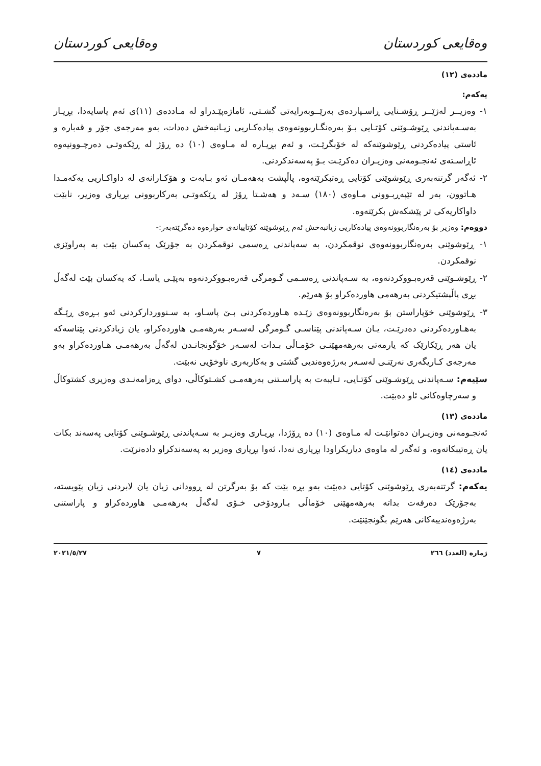وەقایعی کوردستان وەقایعی کوردستان
ماددەی (١٢)
یەکەم:
١- وەزیــر لەژێــر ڕۆشـنایی ڕاسـپاردەی بەرێــوبەرایەتی گشـتی، ئاماژەپێـدراو لە مـاددەی (١١)ی ئەم یاسایەدا، بڕیـار بەسـەپاندنی ڕێوشـوێنی کۆتـایی بـۆ بەرەنگـاربوونەوەی پیادەکـاریی زیـانبەخش دەدات، بەو مەرجەی جۆر و قەبارە و ئاستی پیادەکردنی ڕێوشوێنەکە لە خۆبگرێـت، و ئەم بڕیـارە لە مـاوەی (١٠) دە ڕۆژ لە ڕێکەوتـی دەرچـوونیەوە ئاڕاسـتەی ئەنجـومەنی وەزیـران دەکرێـت بـۆ پەسەندکردنی.
٢- ئەگەر گرتنەبەری ڕێوشوێنی کۆتایی ڕەتبکرێتەوە، پاڵپشت بەهەمـان ئەو بـابەت و هۆکـارانەی لە داواکـاریی یەکەمـدا هـاتوون، بەر لە تێپەڕبـوونی مـاوەی (١٨٠) سـەد و هەشـتا ڕۆژ لە ڕێکەوتـی بەرکاربوونی بڕیاری وەزیر، نابێت داواکاریەکی تر پێشکەش بکرێتەوە.
دووەم: وەزیر بۆ بەرەنگاربوونەوەی پیادەکاریی زیانبەخش ئەم ڕێوشوێنە کۆتاییانەی خوارەوە دەگرێتەبەر:-
١- ڕێوشوێنی بەرەنگاربوونەوەی نوقمکردن، بە سەپاندنی ڕەسمی نوقمکردن بە جۆرێک یەکسان بێت بە پەراوێزی نوقمکردن.
٢- ڕێوشـوێنی قەرەبـووکردنەوە، بە سـەپاندنی ڕەسـمی گـومرگی قەرەبـووکردنەوە بەپێـی یاسـا، کە یەکسان بێت لەگەڵ بڕی پاڵپشتیکردنی بەرهەمی هاوردەکراو بۆ هەرێم.
٣- ڕێوشوێنی خۆپاراستن بۆ بەرەنگاربوونەوەی زێـدە هـاوردەکردنی بـێ پاسـاو، بە سـنووردارکردنی ئەو بـڕەی ڕێـگە بەهـاوردەکردنی دەدرێـت، یـان سـەپاندنی پێناسـی گـومرگی لەسـەر بەرهەمـی هاوردەکراو، یان زیادکردنی پێناسەکە یان هەر ڕێکارێک کە یارمەتی بەرهەمهێنـی خۆمـاڵی بـدات لەسـەر خۆگونجانـدن لەگەڵ بەرهەمـی هـاوردەکراو بەو مەرجەی کـاریگەری نەرێنـی لەسـەر بەرژەوەندیی گشتی و بەکاربەری ناوخۆیی نەبێت.
سێیەم: سـەپاندنی ڕێوشـوێنی کۆتـایی، تـایبەت بە پاراسـتنی بەرهەمـی کشـتوکاڵی، دوای ڕەزامەنـدی وەزیری کشتوکاڵ و سەرچاوەکانی ئاو دەبێت.
ماددەی (١٣)
ئەنجـومەنی وەزیـران دەتوانێـت لە مـاوەی (١٠) دە ڕۆژدا، بڕیـاری وەزیـر بە سـەپاندنی ڕێوشـوێنی کۆتایی پەسەند بکات یان ڕەتیبکاتەوە، و ئەگەر لە ماوەی دیاریکراودا بڕیاری نەدا، ئەوا بڕیاری وەزیر بە پەسەندکراو دادەنرێت.
ماددەی (١٤)
یەکەم: گرتنەبەری ڕێوشوێنی کۆتایی دەبێت بەو بڕە بێت کە بۆ بەرگرتن لە ڕوودانی زیان یان لابردنی زیان پێویستە، بەجۆرێک دەرفەت بداتە بەرهەمهێنی خۆماڵی بـارودۆخی خـۆی لەگەڵ بەرهەمـی هاوردەکراو و پاراستنی بەرژەوەندییەکانی هەرێم بگونجێنێت.
ژمارە (العدد) ٢٦٦ ٧ ٢٠٢١/٥/٢٧